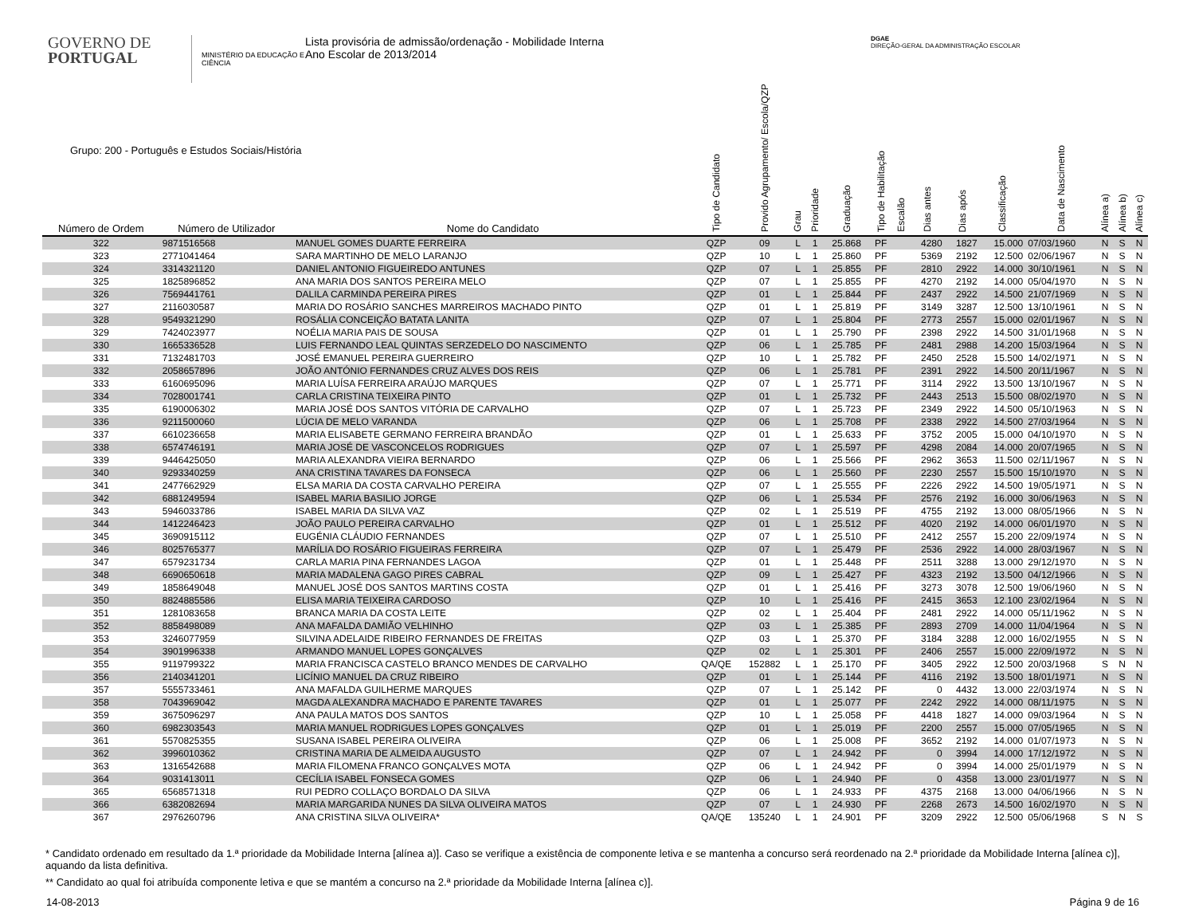GOVERNO DE
PORTUGAL
MINISTÉRIO DA EDUCAÇÃO E CIÊNCIA
Lista provisória de admissão/ordenação - Mobilidade Interna
Ano Escolar de 2013/2014
DGAE
DIREÇÃO-GERAL DA ADMINISTRAÇÃO ESCOLAR
| Grupo: 200 - Português e Estudos Sociais/História | | | Tipo de Candidato | Provido Agrupamento/ Escola/QZP | Grau | Prioridade | Graduação | Tipo de Habilitação | Escalão | Dias antes | Dias após | Classificação | Data de Nascimento | Alínea a) | Alínea b) | Alínea c) |
| --- | --- | --- | --- | --- | --- | --- | --- | --- | --- | --- | --- | --- | --- | --- | --- | --- |
| Número de Ordem | Número de Utilizador | Nome do Candidato | | | | | | | | | | | | | | |
| 322 | 9871516568 | MANUEL GOMES DUARTE FERREIRA | QZP | 09 | L | 1 | 25.868 | PF | | 4280 | 1827 | 15.000 | 07/03/1960 | N | S | N |
| 323 | 2771041464 | SARA MARTINHO DE MELO LARANJO | QZP | 10 | L | 1 | 25.860 | PF | | 5369 | 2192 | 12.500 | 02/06/1967 | N | S | N |
| 324 | 3314321120 | DANIEL ANTONIO FIGUEIREDO ANTUNES | QZP | 07 | L | 1 | 25.855 | PF | | 2810 | 2922 | 14.000 | 30/10/1961 | N | S | N |
| 325 | 1825896852 | ANA MARIA DOS SANTOS PEREIRA MELO | QZP | 07 | L | 1 | 25.855 | PF | | 4270 | 2192 | 14.000 | 05/04/1970 | N | S | N |
| 326 | 7569441761 | DALILA CARMINDA PEREIRA PIRES | QZP | 01 | L | 1 | 25.844 | PF | | 2437 | 2922 | 14.500 | 21/07/1969 | N | S | N |
| 327 | 2116030587 | MARIA DO ROSÁRIO SANCHES MARREIROS MACHADO PINTO | QZP | 01 | L | 1 | 25.819 | PF | | 3149 | 3287 | 12.500 | 13/10/1961 | N | S | N |
| 328 | 9549321290 | ROSÁLIA CONCEIÇÃO BATATA LANITA | QZP | 07 | L | 1 | 25.804 | PF | | 2773 | 2557 | 15.000 | 02/01/1967 | N | S | N |
| 329 | 7424023977 | NOÉLIA MARIA PAIS DE SOUSA | QZP | 01 | L | 1 | 25.790 | PF | | 2398 | 2922 | 14.500 | 31/01/1968 | N | S | N |
| 330 | 1665336528 | LUIS FERNANDO LEAL QUINTAS SERZEDELO DO NASCIMENTO | QZP | 06 | L | 1 | 25.785 | PF | | 2481 | 2988 | 14.200 | 15/03/1964 | N | S | N |
| 331 | 7132481703 | JOSÉ EMANUEL PEREIRA GUERREIRO | QZP | 10 | L | 1 | 25.782 | PF | | 2450 | 2528 | 15.500 | 14/02/1971 | N | S | N |
| 332 | 2058657896 | JOÃO ANTÓNIO FERNANDES CRUZ ALVES DOS REIS | QZP | 06 | L | 1 | 25.781 | PF | | 2391 | 2922 | 14.500 | 20/11/1967 | N | S | N |
| 333 | 6160695096 | MARIA LUÍSA FERREIRA ARAÚJO MARQUES | QZP | 07 | L | 1 | 25.771 | PF | | 3114 | 2922 | 13.500 | 13/10/1967 | N | S | N |
| 334 | 7028001741 | CARLA CRISTINA TEIXEIRA PINTO | QZP | 01 | L | 1 | 25.732 | PF | | 2443 | 2513 | 15.500 | 08/02/1970 | N | S | N |
| 335 | 6190006302 | MARIA JOSÉ DOS SANTOS VITÓRIA DE CARVALHO | QZP | 07 | L | 1 | 25.723 | PF | | 2349 | 2922 | 14.500 | 05/10/1963 | N | S | N |
| 336 | 9211500060 | LÚCIA DE MELO VARANDA | QZP | 06 | L | 1 | 25.708 | PF | | 2338 | 2922 | 14.500 | 27/03/1964 | N | S | N |
| 337 | 6610236658 | MARIA ELISABETE GERMANO FERREIRA BRANDÃO | QZP | 01 | L | 1 | 25.633 | PF | | 3752 | 2005 | 15.000 | 04/10/1970 | N | S | N |
| 338 | 6574746191 | MARIA JOSÉ DE VASCONCELOS RODRIGUES | QZP | 07 | L | 1 | 25.597 | PF | | 4298 | 2084 | 14.000 | 20/07/1965 | N | S | N |
| 339 | 9446425050 | MARIA ALEXANDRA VIEIRA BERNARDO | QZP | 06 | L | 1 | 25.566 | PF | | 2962 | 3653 | 11.500 | 02/11/1967 | N | S | N |
| 340 | 9293340259 | ANA CRISTINA TAVARES DA FONSECA | QZP | 06 | L | 1 | 25.560 | PF | | 2230 | 2557 | 15.500 | 15/10/1970 | N | S | N |
| 341 | 2477662929 | ELSA MARIA DA COSTA CARVALHO PEREIRA | QZP | 07 | L | 1 | 25.555 | PF | | 2226 | 2922 | 14.500 | 19/05/1971 | N | S | N |
| 342 | 6881249594 | ISABEL MARIA BASILIO JORGE | QZP | 06 | L | 1 | 25.534 | PF | | 2576 | 2192 | 16.000 | 30/06/1963 | N | S | N |
| 343 | 5946033786 | ISABEL MARIA DA SILVA VAZ | QZP | 02 | L | 1 | 25.519 | PF | | 4755 | 2192 | 13.000 | 08/05/1966 | N | S | N |
| 344 | 1412246423 | JOÃO PAULO PEREIRA CARVALHO | QZP | 01 | L | 1 | 25.512 | PF | | 4020 | 2192 | 14.000 | 06/01/1970 | N | S | N |
| 345 | 3690915112 | EUGÉNIA CLÁUDIO FERNANDES | QZP | 07 | L | 1 | 25.510 | PF | | 2412 | 2557 | 15.200 | 22/09/1974 | N | S | N |
| 346 | 8025765377 | MARÍLIA DO ROSÁRIO FIGUEIRAS FERREIRA | QZP | 07 | L | 1 | 25.479 | PF | | 2536 | 2922 | 14.000 | 28/03/1967 | N | S | N |
| 347 | 6579231734 | CARLA MARIA PINA FERNANDES LAGOA | QZP | 01 | L | 1 | 25.448 | PF | | 2511 | 3288 | 13.000 | 29/12/1970 | N | S | N |
| 348 | 6690650618 | MARIA MADALENA GAGO PIRES CABRAL | QZP | 09 | L | 1 | 25.427 | PF | | 4323 | 2192 | 13.500 | 04/12/1966 | N | S | N |
| 349 | 1858649048 | MANUEL JOSÉ DOS SANTOS MARTINS COSTA | QZP | 01 | L | 1 | 25.416 | PF | | 3273 | 3078 | 12.500 | 19/06/1960 | N | S | N |
| 350 | 8824885586 | ELISA MARIA TEIXEIRA CARDOSO | QZP | 10 | L | 1 | 25.416 | PF | | 2415 | 3653 | 12.100 | 23/02/1964 | N | S | N |
| 351 | 1281083658 | BRANCA MARIA DA COSTA LEITE | QZP | 02 | L | 1 | 25.404 | PF | | 2481 | 2922 | 14.000 | 05/11/1962 | N | S | N |
| 352 | 8858498089 | ANA MAFALDA DAMIÃO VELHINHO | QZP | 03 | L | 1 | 25.385 | PF | | 2893 | 2709 | 14.000 | 11/04/1964 | N | S | N |
| 353 | 3246077959 | SILVINA ADELAIDE RIBEIRO FERNANDES DE FREITAS | QZP | 03 | L | 1 | 25.370 | PF | | 3184 | 3288 | 12.000 | 16/02/1955 | N | S | N |
| 354 | 3901996338 | ARMANDO MANUEL LOPES GONÇALVES | QZP | 02 | L | 1 | 25.301 | PF | | 2406 | 2557 | 15.000 | 22/09/1972 | N | S | N |
| 355 | 9119799322 | MARIA FRANCISCA CASTELO BRANCO MENDES DE CARVALHO | QA/QE | 152882 | L | 1 | 25.170 | PF | | 3405 | 2922 | 12.500 | 20/03/1968 | S | N | N |
| 356 | 2140341201 | LICÍNIO MANUEL DA CRUZ RIBEIRO | QZP | 01 | L | 1 | 25.144 | PF | | 4116 | 2192 | 13.500 | 18/01/1971 | N | S | N |
| 357 | 5555733461 | ANA MAFALDA GUILHERME MARQUES | QZP | 07 | L | 1 | 25.142 | PF | | 0 | 4432 | 13.000 | 22/03/1974 | N | S | N |
| 358 | 7043969042 | MAGDA ALEXANDRA MACHADO E PARENTE TAVARES | QZP | 01 | L | 1 | 25.077 | PF | | 2242 | 2922 | 14.000 | 08/11/1975 | N | S | N |
| 359 | 3675096297 | ANA PAULA MATOS DOS SANTOS | QZP | 10 | L | 1 | 25.058 | PF | | 4418 | 1827 | 14.000 | 09/03/1964 | N | S | N |
| 360 | 6982303543 | MARIA MANUEL RODRIGUES LOPES GONÇALVES | QZP | 01 | L | 1 | 25.019 | PF | | 2200 | 2557 | 15.000 | 07/05/1965 | N | S | N |
| 361 | 5570825355 | SUSANA ISABEL PEREIRA OLIVEIRA | QZP | 06 | L | 1 | 25.008 | PF | | 3652 | 2192 | 14.000 | 01/07/1973 | N | S | N |
| 362 | 3996010362 | CRISTINA MARIA DE ALMEIDA AUGUSTO | QZP | 07 | L | 1 | 24.942 | PF | | 0 | 3994 | 14.000 | 17/12/1972 | N | S | N |
| 363 | 1316542688 | MARIA FILOMENA FRANCO GONÇALVES MOTA | QZP | 06 | L | 1 | 24.942 | PF | | 0 | 3994 | 14.000 | 25/01/1979 | N | S | N |
| 364 | 9031413011 | CECÍLIA ISABEL FONSECA GOMES | QZP | 06 | L | 1 | 24.940 | PF | | 0 | 4358 | 13.000 | 23/01/1977 | N | S | N |
| 365 | 6568571318 | RUI PEDRO COLLAÇO BORDALO DA SILVA | QZP | 06 | L | 1 | 24.933 | PF | | 4375 | 2168 | 13.000 | 04/06/1966 | N | S | N |
| 366 | 6382082694 | MARIA MARGARIDA NUNES DA SILVA OLIVEIRA MATOS | QZP | 07 | L | 1 | 24.930 | PF | | 2268 | 2673 | 14.500 | 16/02/1970 | N | S | N |
| 367 | 2976260796 | ANA CRISTINA SILVA OLIVEIRA* | QA/QE | 135240 | L | 1 | 24.901 | PF | | 3209 | 2922 | 12.500 | 05/06/1968 | S | N | S |
* Candidato ordenado em resultado da 1.ª prioridade da Mobilidade Interna [alínea a)]. Caso se verifique a existência de componente letiva e se mantenha a concurso será reordenado na 2.ª prioridade da Mobilidade Interna [alínea c)], aquando da lista definitiva.
** Candidato ao qual foi atribuída componente letiva e que se mantém a concurso na 2.ª prioridade da Mobilidade Interna [alínea c)].
14-08-2013 Página 9 de 16